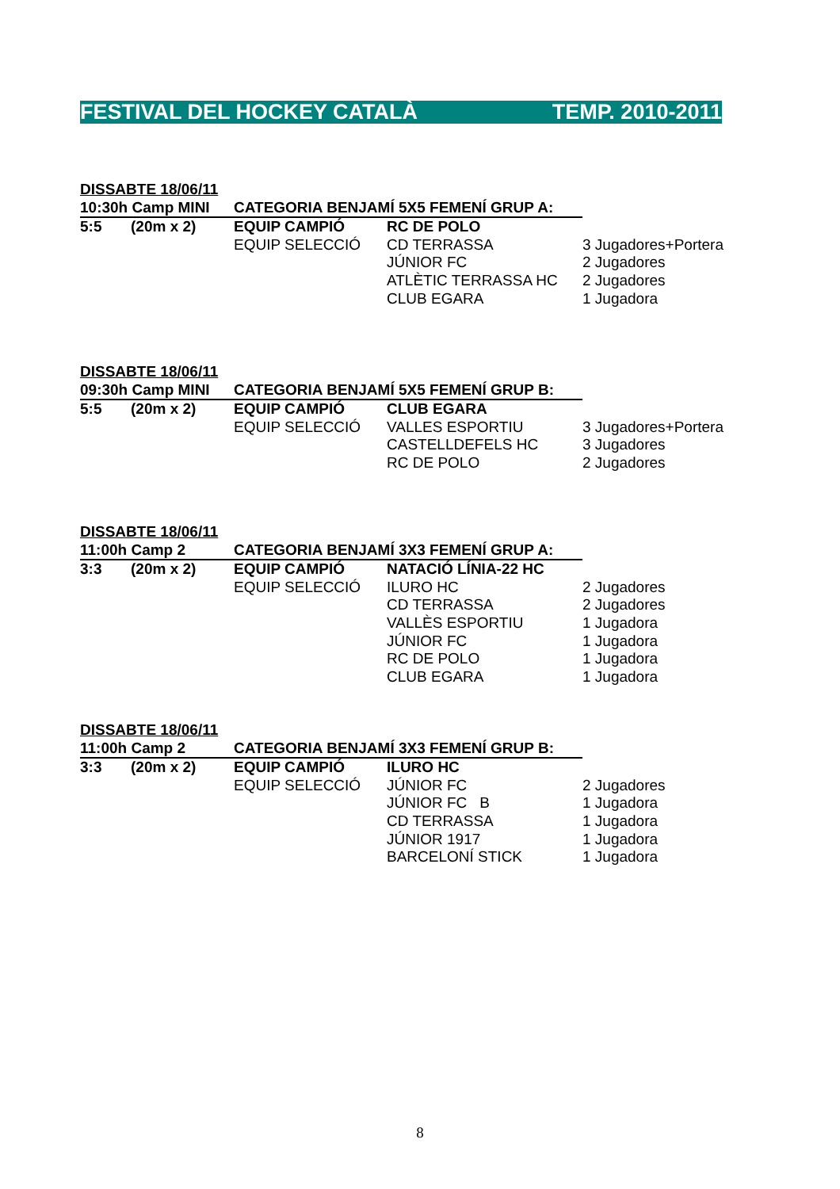FESTIVAL DEL HOCKEY CATALÀ TEMP. 2010-2011
| DISSABTE 18/06/11 | | | | |
| 10:30h Camp MINI | | CATEGORIA BENJAMÍ 5X5 FEMENÍ GRUP A: | | |
| 5:5 | (20m x 2) | EQUIP CAMPIÓ | RC DE POLO | |
| | | EQUIP SELECCIÓ | CD TERRASSA | 3 Jugadores+Portera |
| | | | JÚNIOR FC | 2 Jugadores |
| | | | ATLÈTIC TERRASSA HC | 2 Jugadores |
| | | | CLUB EGARA | 1 Jugadora |
| DISSABTE 18/06/11 | | | | |
| 09:30h Camp MINI | | CATEGORIA BENJAMÍ 5X5 FEMENÍ GRUP B: | | |
| 5:5 | (20m x 2) | EQUIP CAMPIÓ | CLUB EGARA | |
| | | EQUIP SELECCIÓ | VALLES ESPORTIU | 3 Jugadores+Portera |
| | | | CASTELLDEFELS HC | 3 Jugadores |
| | | | RC DE POLO | 2 Jugadores |
| DISSABTE 18/06/11 | | | | |
| 11:00h Camp 2 | | CATEGORIA BENJAMÍ 3X3 FEMENÍ GRUP A: | | |
| 3:3 | (20m x 2) | EQUIP CAMPIÓ | NATACIÓ LÍNIA-22 HC | |
| | | EQUIP SELECCIÓ | ILURO HC | 2 Jugadores |
| | | | CD TERRASSA | 2 Jugadores |
| | | | VALLÈS ESPORTIU | 1 Jugadora |
| | | | JÚNIOR FC | 1 Jugadora |
| | | | RC DE POLO | 1 Jugadora |
| | | | CLUB EGARA | 1 Jugadora |
| DISSABTE 18/06/11 | | | | |
| 11:00h Camp 2 | | CATEGORIA BENJAMÍ 3X3 FEMENÍ GRUP B: | | |
| 3:3 | (20m x 2) | EQUIP CAMPIÓ | ILURO HC | |
| | | EQUIP SELECCIÓ | JÚNIOR FC | 2 Jugadores |
| | | | JÚNIOR FC B | 1 Jugadora |
| | | | CD TERRASSA | 1 Jugadora |
| | | | JÚNIOR 1917 | 1 Jugadora |
| | | | BARCELONÍ STICK | 1 Jugadora |
8